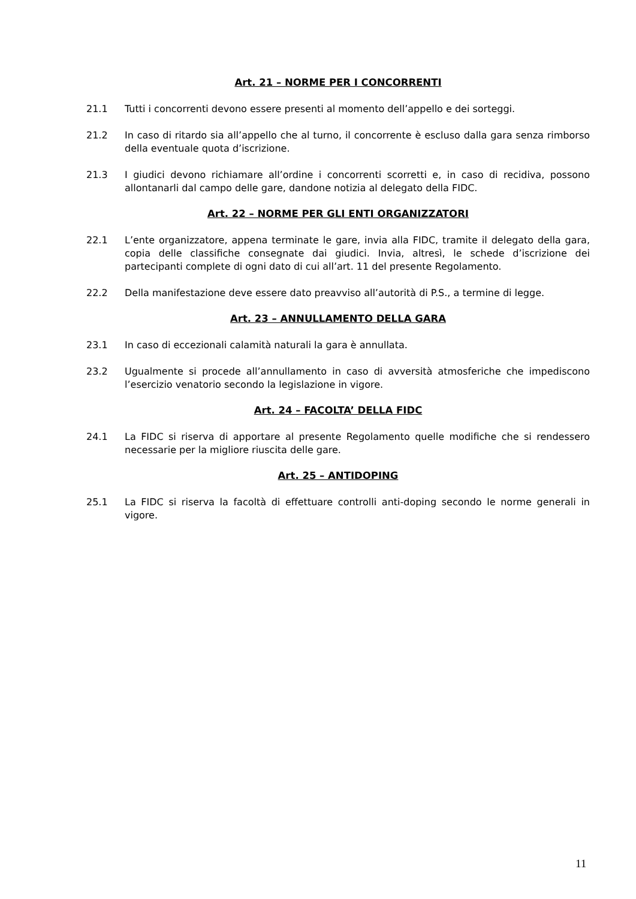Art. 21 – NORME PER I CONCORRENTI
21.1 Tutti i concorrenti devono essere presenti al momento dell’appello e dei sorteggi.
21.2 In caso di ritardo sia all’appello che al turno, il concorrente è escluso dalla gara senza rimborso della eventuale quota d’iscrizione.
21.3 I giudici devono richiamare all’ordine i concorrenti scorretti e, in caso di recidiva, possono allontanarli dal campo delle gare, dandone notizia al delegato della FIDC.
Art. 22 – NORME PER GLI ENTI ORGANIZZATORI
22.1 L’ente organizzatore, appena terminate le gare, invia alla FIDC, tramite il delegato della gara, copia delle classifiche consegnate dai giudici. Invia, altresì, le schede d’iscrizione dei partecipanti complete di ogni dato di cui all’art. 11 del presente Regolamento.
22.2 Della manifestazione deve essere dato preavviso all’autorità di P.S., a termine di legge.
Art. 23 – ANNULLAMENTO DELLA GARA
23.1 In caso di eccezionali calamità naturali la gara è annullata.
23.2 Ugualmente si procede all’annullamento in caso di avversità atmosferiche che impediscono l’esercizio venatorio secondo la legislazione in vigore.
Art. 24 – FACOLTA’ DELLA FIDC
24.1 La FIDC si riserva di apportare al presente Regolamento quelle modifiche che si rendessero necessarie per la migliore riuscita delle gare.
Art. 25 – ANTIDOPING
25.1 La FIDC si riserva la facoltà di effettuare controlli anti-doping secondo le norme generali in vigore.
11